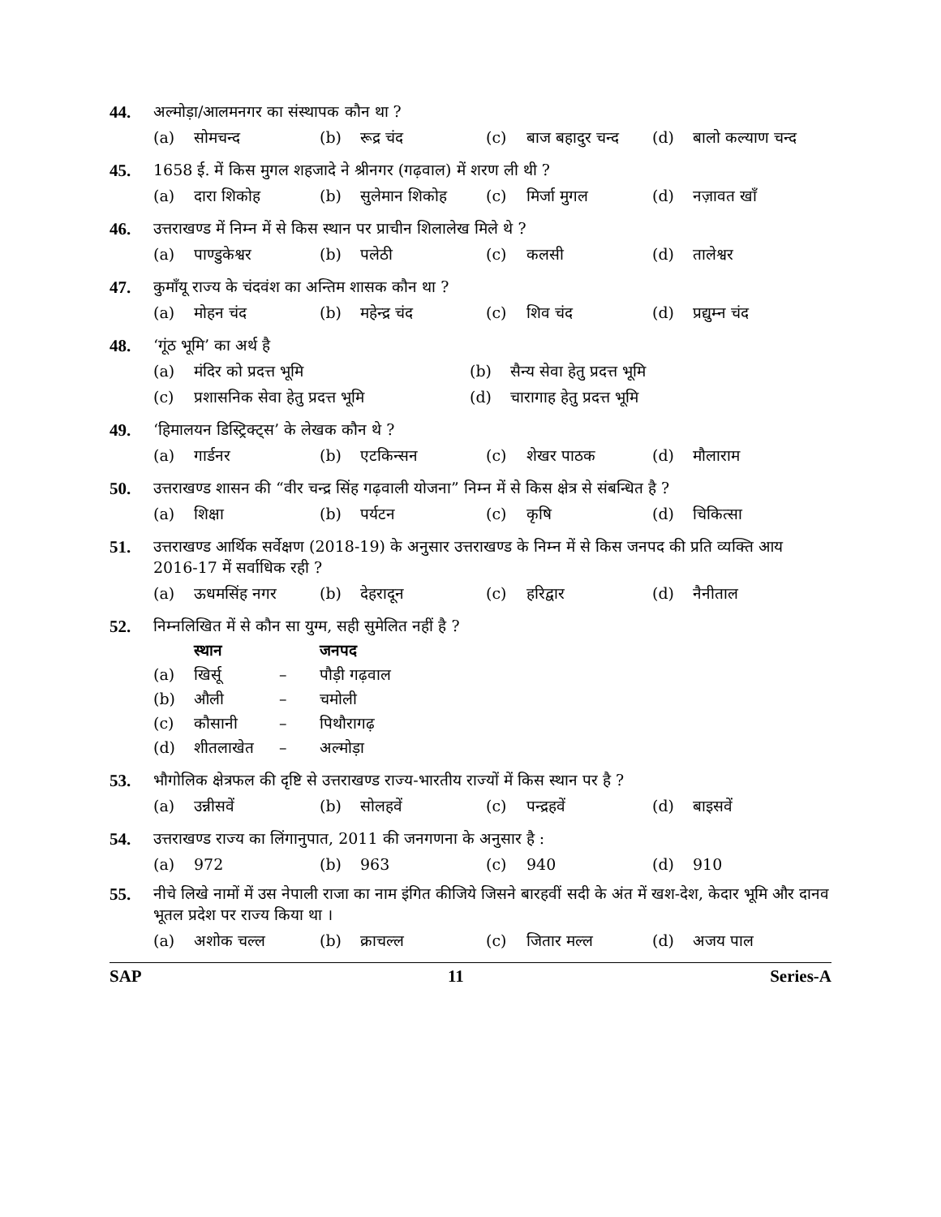44. अल्मोड़ा/आलमनगर का संस्थापक कौन था ?
(a) सोमचन्द (b) रूद्र चंद (c) बाज बहादुर चन्द
(d) बालो कल्याण चन्द
45. 1658 ई. में किस मुगल शहजादे ने श्रीनगर (गढ़वाल) में शरण ली थी ?
(a) दारा शिकोह (b) सुलेमान शिकोह (c) मिर्जा मुगल (d) नज़ावत खाँ
46. उत्तराखण्ड में निम्न में से किस स्थान पर प्राचीन शिलालेख मिले थे ?
(a) पाण्डुकेश्वर (b) पलेठी (c) कलसी (d) तालेश्वर
47. कुमाँयू राज्य के चंदवंश का अन्तिम शासक कौन था ?
(a) मोहन चंद (b) महेन्द्र चंद (c) शिव चंद (d) प्रद्युम्न चंद
48. ‘गूंठ भूमि’ का अर्थ है
(a) मंदिर को प्रदत्त भूमि (b) सैन्य सेवा हेतु प्रदत्त भूमि
(c) प्रशासनिक सेवा हेतु प्रदत्त भूमि
(d) चारागाह हेतु प्रदत्त भूमि
49. ‘हिमालयन डिस्ट्रिक्ट्स’ के लेखक कौन थे ?
(a) गार्डनर (b) एटकिन्सन (c) शेखर पाठक (d) मौलाराम
50. उत्तराखण्ड शासन की “वीर चन्द्र सिंह गढ़वाली योजना” निम्न में से किस क्षेत्र से संबन्धित है ?
(a) शिक्षा (b) पर्यटन (c) कृषि (d) चिकित्सा
51. उत्तराखण्ड आर्थिक सर्वेक्षण (2018-19) के अनुसार उत्तराखण्ड के निम्न में से किस जनपद की प्रति व्यक्ति आय 2016-17 में सर्वाधिक रही ?
(a) ऊधमसिंह नगर (b) देहरादून (c) हरिद्वार (d) नैनीताल
52. निम्नलिखित में से कौन सा युग्म, सही सुमेलित नहीं है ?
स्थान जनपद
(a) खिर्सू – पौड़ी गढ़वाल
(b) औली – चमोली
(c) कौसानी – पिथौरागढ़
(d) शीतलाखेत – अल्मोड़ा
53. भौगोलिक क्षेत्रफल की दृष्टि से उत्तराखण्ड राज्य-भारतीय राज्यों में किस स्थान पर है ?
(a) उन्नीसवें (b) सोलहवें (c) पन्द्रहवें (d) बाइसवें
54. उत्तराखण्ड राज्य का लिंगानुपात, 2011 की जनगणना के अनुसार है :
(a) 972 (b) 963 (c) 940 (d) 910
55. नीचे लिखे नामों में उस नेपाली राजा का नाम इंगित कीजिये जिसने बारहवीं सदी के अंत में खश-देश, केदार भूमि और दानव भूतल प्रदेश पर राज्य किया था ।
(a) अशोक चल्ल (b) क्राचल्ल (c) जितार मल्ल (d) अजय पाल
SAP 11 Series-A